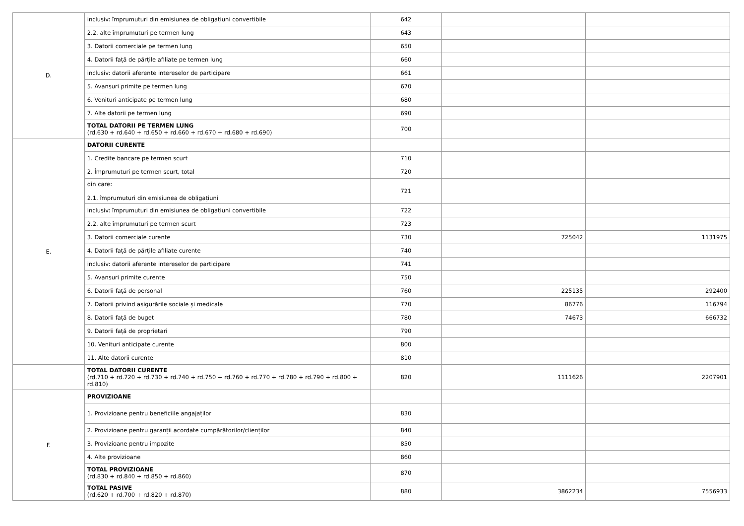| D. | inclusiv: împrumuturi din emisiunea de obligațiuni convertibile | 642 | | |
| | 2.2. alte împrumuturi pe termen lung | 643 | | |
| | 3. Datorii comerciale pe termen lung | 650 | | |
| | 4. Datorii față de părțile afiliate pe termen lung | 660 | | |
| | inclusiv: datorii aferente intereselor de participare | 661 | | |
| | 5. Avansuri primite pe termen lung | 670 | | |
| | 6. Venituri anticipate pe termen lung | 680 | | |
| | 7. Alte datorii pe termen lung | 690 | | |
| | TOTAL DATORII PE TERMEN LUNG (rd.630 + rd.640 + rd.650 + rd.660 + rd.670 + rd.680 + rd.690) | 700 | | |
| E. | DATORII CURENTE | | | |
| | 1. Credite bancare pe termen scurt | 710 | | |
| | 2. Împrumuturi pe termen scurt, total | 720 | | |
| | din care: 2.1. împrumuturi din emisiunea de obligațiuni | 721 | | |
| | inclusiv: împrumuturi din emisiunea de obligațiuni convertibile | 722 | | |
| | 2.2. alte împrumuturi pe termen scurt | 723 | | |
| | 3. Datorii comerciale curente | 730 | 725042 | 1131975 |
| | 4. Datorii față de părțile afiliate curente | 740 | | |
| | inclusiv: datorii aferente intereselor de participare | 741 | | |
| | 5. Avansuri primite curente | 750 | | |
| | 6. Datorii față de personal | 760 | 225135 | 292400 |
| | 7. Datorii privind asigurările sociale și medicale | 770 | 86776 | 116794 |
| | 8. Datorii față de buget | 780 | 74673 | 666732 |
| | 9. Datorii față de proprietari | 790 | | |
| | 10. Venituri anticipate curente | 800 | | |
| | 11. Alte datorii curente | 810 | | |
| | TOTAL DATORII CURENTE (rd.710 + rd.720 + rd.730 + rd.740 + rd.750 + rd.760 + rd.770 + rd.780 + rd.790 + rd.800 + rd.810) | 820 | 1111626 | 2207901 |
| F. | PROVIZIOANE | | | |
| | 1. Provizioane pentru beneficiile angajaților | 830 | | |
| | 2. Provizioane pentru garanții acordate cumpărătorilor/clienților | 840 | | |
| | 3. Provizioane pentru impozite | 850 | | |
| | 4. Alte provizioane | 860 | | |
| | TOTAL PROVIZIOANE (rd.830 + rd.840 + rd.850 + rd.860) | 870 | | |
| | TOTAL PASIVE (rd.620 + rd.700 + rd.820 + rd.870) | 880 | 3862234 | 7556933 |